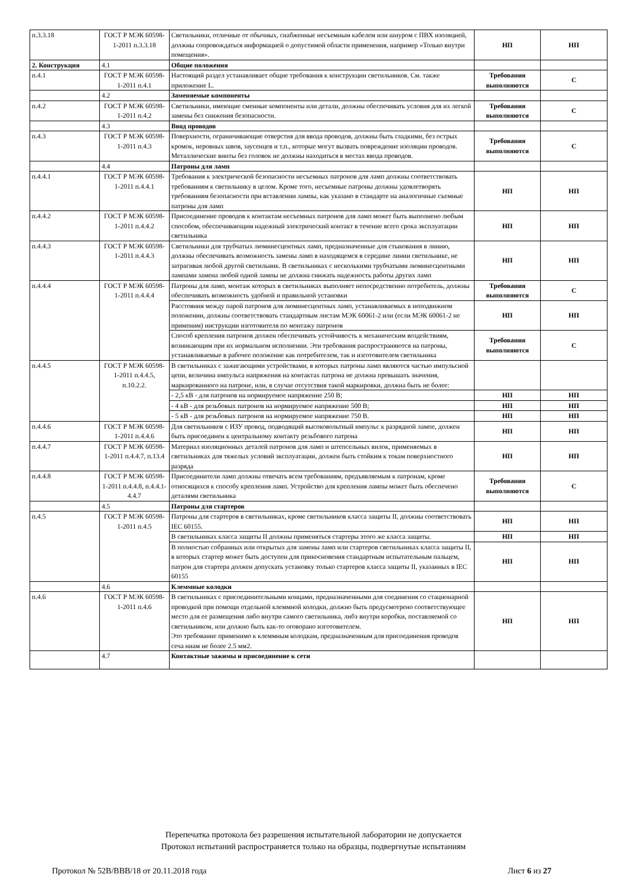| п.3.3.18 | ГОСТ Р МЭК 60598-1-2011 п.3.3.18 | Светильники, отличные от обычных, снабженные несъемным кабелем или шнуром с ПВХ изоляцией, должны сопровождаться информацией о допустимой области применения, например «Только внутри помещения». | НП | НП |
| 2. Конструкция | 4.1 | Общие положения | | |
| п.4.1 | ГОСТ Р МЭК 60598-1-2011 п.4.1 | Настоящий раздел устанавливает общие требования к конструкции светильников. См. также приложение L. | Требования выполняются | С |
| | 4.2 | Заменяемые компоненты | | |
| п.4.2 | ГОСТ Р МЭК 60598-1-2011 п.4.2 | Светильники, имеющие сменные компоненты или детали, должны обеспечивать условия для их легкой замены без снижения безопасности. | Требования выполняются | С |
| | 4.3 | Ввод проводов | | |
| п.4.3 | ГОСТ Р МЭК 60598-1-2011 п.4.3 | Поверхности, ограничивающие отверстия для ввода проводов, должны быть гладкими, без острых кромок, неровных швов, заусенцев и т.п., которые могут вызвать повреждение изоляции проводов. Металлические винты без головок не должны находиться в местах ввода проводов. | Требования выполняются | С |
| | 4.4 | Патроны для ламп | | |
| п.4.4.1 | ГОСТ Р МЭК 60598-1-2011 п.4.4.1 | Требования к электрической безопасности несъемных патронов для ламп должны соответствовать требованиям к светильнику в целом. Кроме того, несъемные патроны должны удовлетворять требованиям безопасности при вставлении лампы, как указано в стандарте на аналогичные съемные патроны для ламп | НП | НП |
| п.4.4.2 | ГОСТ Р МЭК 60598-1-2011 п.4.4.2 | Присоединение проводов к контактам несъемных патронов для ламп может быть выполнено любым способом, обеспечивающим надежный электрический контакт в течение всего срока эксплуатации светильника | НП | НП |
| п.4.4.3 | ГОСТ Р МЭК 60598-1-2011 п.4.4.3 | Светильники для трубчатых люминесцентных ламп, предназначенные для стыкования в линию, должны обеспечивать возможность замены ламп в находящемся в середине линии светильнике, не затрагивая любой другой светильник. В светильниках с несколькими трубчатыми люминесцентными лампами замена любой одной лампы не должна снижать надежность работы других ламп | НП | НП |
| п.4.4.4 | ГОСТ Р МЭК 60598-1-2011 п.4.4.4 | Патроны для ламп, монтаж которых в светильниках выполняет непосредственно потребитель, должны обеспечивать возможность удобной и правильной установки | Требования выполняются | С |
| | | Расстояния между парой патронов для люминесцентных ламп, устанавливаемых в неподвижном положении, должны соответствовать стандартным листам МЭК 60061-2 или (если МЭК 60061-2 не применим) инструкции изготовителя по монтажу патронов | НП | НП |
| | | Способ крепления патронов должен обеспечивать устойчивость к механическим воздействиям, возникающим при их нормальном исполнении. Эти требования распространяются на патроны, устанавливаемые в рабочее положение как потребителем, так и изготовителем светильника | Требования выполняются | С |
| п.4.4.5 | ГОСТ Р МЭК 60598-1-2011 п.4.4.5, п.10.2.2. | В светильниках с зажигающими устройствами, в которых патроны ламп являются частью импульсной цепи, величина импульса напряжения на контактах патрона не должна превышать значения, маркированного на патроне, или, в случае отсутствия такой маркировки, должна быть не более: | | |
| | | - 2,5 кВ - для патронов на нормируемое напряжение 250 В; | НП | НП |
| | | - 4 кВ - для резьбовых патронов на нормируемое напряжение 500 В; | НП | НП |
| | | - 5 кВ - для резьбовых патронов на нормируемое напряжение 750 В. | НП | НП |
| п.4.4.6 | ГОСТ Р МЭК 60598-1-2011 п.4.4.6 | Для светильников с ИЗУ провод, подводящий высоковольтный импульс к разрядной лампе, должен быть присоединен к центральному контакту резьбового патрона | НП | НП |
| п.4.4.7 | ГОСТ Р МЭК 60598-1-2011 п.4.4.7, п.13.4 | Материал изоляционных деталей патронов для ламп и штепсельных вилок, применяемых в светильниках для тяжелых условий эксплуатации, должен быть стойким к токам поверхностного разряда | НП | НП |
| п.4.4.8 | ГОСТ Р МЭК 60598-1-2011 п.4.4.8, п.4.4.1-4.4.7 | Присоединители ламп должны отвечать всем требованиям, предъявляемым к патронам, кроме относящихся к способу крепления ламп. Устройство для крепления лампы может быть обеспечено деталями светильника | Требования выполняются | С |
| | 4.5 | Патроны для стартеров | | |
| п.4.5 | ГОСТ Р МЭК 60598-1-2011 п.4.5 | Патроны для стартеров в светильниках, кроме светильников класса защиты II, должны соответствовать IEC 60155. | НП | НП |
| | | В светильниках класса защиты II должны применяться стартеры этого же класса защиты. | НП | НП |
| | | В полностью собранных или открытых для замены ламп или стартеров светильниках класса защиты II, в которых стартер может быть доступен для прикосновения стандартным испытательным пальцем, патрон для стартера должен допускать установку только стартеров класса защиты II, указанных в IEC 60155 | НП | НП |
| | 4.6 | Клеммные колодки | | |
| п.4.6 | ГОСТ Р МЭК 60598-1-2011 п.4.6 | В светильниках с присоединительными концами, предназначенными для соединения со стационарной проводкой при помощи отдельной клеммной колодки, должно быть предусмотрено соответствующее место для ее размещения либо внутри самого светильника, либэ внутри коробки, поставляемой со светильником, или должно быть как-то оговорано изготовителем. Это требование применимо к клеммным колодкам, предназначенным для присоединения проводов сеча ниам не более 2.5 мм2. | НП | НП |
| | 4.7 | Контактные зажимы и присоединение к сети | | |
Перепечатка протокола без разрешения испытательной лаборатории не допускается
Протокол испытаний распространяется только на образцы, подвергнутые испытаниям
Протокол № 52В/ВВВ/18 от 20.11.2018 года Лист 6 из 27